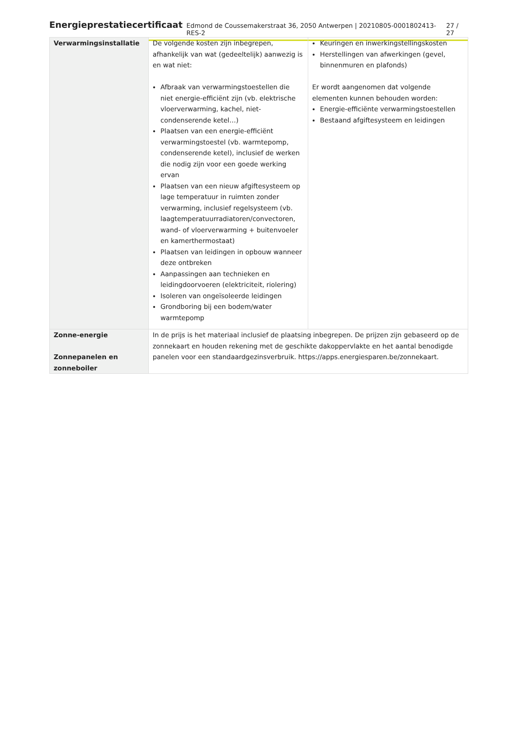Energieprestatiecertificaat Edmond de Coussemakerstraat 36, 2050 Antwerpen | 20210805-0001802413-RES-2 27 / 27
| Verwarmingsinstallatie | De volgende kosten zijn inbegrepen, afhankelijk van wat (gedeeltelijk) aanwezig is en wat niet: Afbraak van verwarmingstoestellen die niet energie-efficiënt zijn (vb. elektrische vloerverwarming, kachel, niet-condenserende ketel…) Plaatsen van een energie-efficiënt verwarmingstoestel (vb. warmtepomp, condenserende ketel), inclusief de werken die nodig zijn voor een goede werking ervan Plaatsen van een nieuw afgiftesysteem op lage temperatuur in ruimten zonder verwarming, inclusief regelsysteem (vb. laagtemperatuurradiatoren/convectoren, wand- of vloerverwarming + buitenvoeler en kamerthermostaat) Plaatsen van leidingen in opbouw wanneer deze ontbreken Aanpassingen aan technieken en leidingdoorvoeren (elektriciteit, riolering) Isoleren van ongeïsoleerde leidingen Grondboring bij een bodem/water warmtepomp | Keuringen en inwerkingstellingskosten Herstellingen van afwerkingen (gevel, binnenmuren en plafonds) Er wordt aangenomen dat volgende elementen kunnen behouden worden: Energie-efficiënte verwarmingstoestellen Bestaand afgiftesysteem en leidingen |
| Zonne-energie Zonnepanelen en zonneboiler | In de prijs is het materiaal inclusief de plaatsing inbegrepen. De prijzen zijn gebaseerd op de zonnekaart en houden rekening met de geschikte dakoppervlakte en het aantal benodigde panelen voor een standaardgezinsverbruik. https://apps.energiesparen.be/zonnekaart. | |